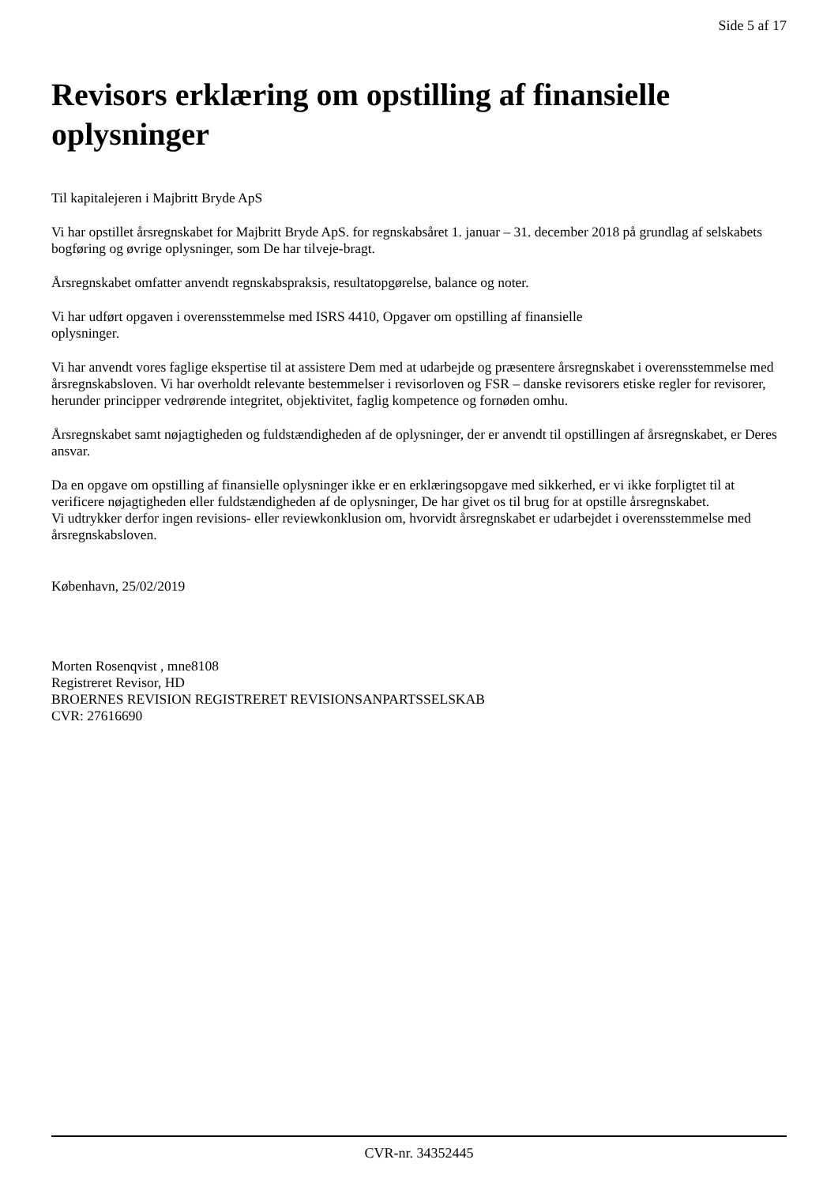Side 5 af 17
Revisors erklæring om opstilling af finansielle oplysninger
Til kapitalejeren i Majbritt Bryde ApS
Vi har opstillet årsregnskabet for Majbritt Bryde ApS. for regnskabsåret 1. januar – 31. december 2018 på grundlag af selskabets bogføring og øvrige oplysninger, som De har tilveje-bragt.
Årsregnskabet omfatter anvendt regnskabspraksis, resultatopgørelse, balance og noter.
Vi har udført opgaven i overensstemmelse med ISRS 4410, Opgaver om opstilling af finansielle
oplysninger.
Vi har anvendt vores faglige ekspertise til at assistere Dem med at udarbejde og præsentere årsregnskabet i overensstemmelse med årsregnskabsloven. Vi har overholdt relevante bestemmelser i revisorloven og FSR – danske revisorers etiske regler for revisorer, herunder principper vedrørende integritet, objektivitet, faglig kompetence og fornøden omhu.
Årsregnskabet samt nøjagtigheden og fuldstændigheden af de oplysninger, der er anvendt til opstillingen af årsregnskabet, er Deres ansvar.
Da en opgave om opstilling af finansielle oplysninger ikke er en erklæringsopgave med sikkerhed, er vi ikke forpligtet til at verificere nøjagtigheden eller fuldstændigheden af de oplysninger, De har givet os til brug for at opstille årsregnskabet.
Vi udtrykker derfor ingen revisions- eller reviewkonklusion om, hvorvidt årsregnskabet er udarbejdet i overensstemmelse med årsregnskabsloven.
København, 25/02/2019
Morten Rosenqvist , mne8108
Registreret Revisor, HD
BROERNES REVISION REGISTRERET REVISIONSANPARTSSELSKAB
CVR: 27616690
CVR-nr. 34352445